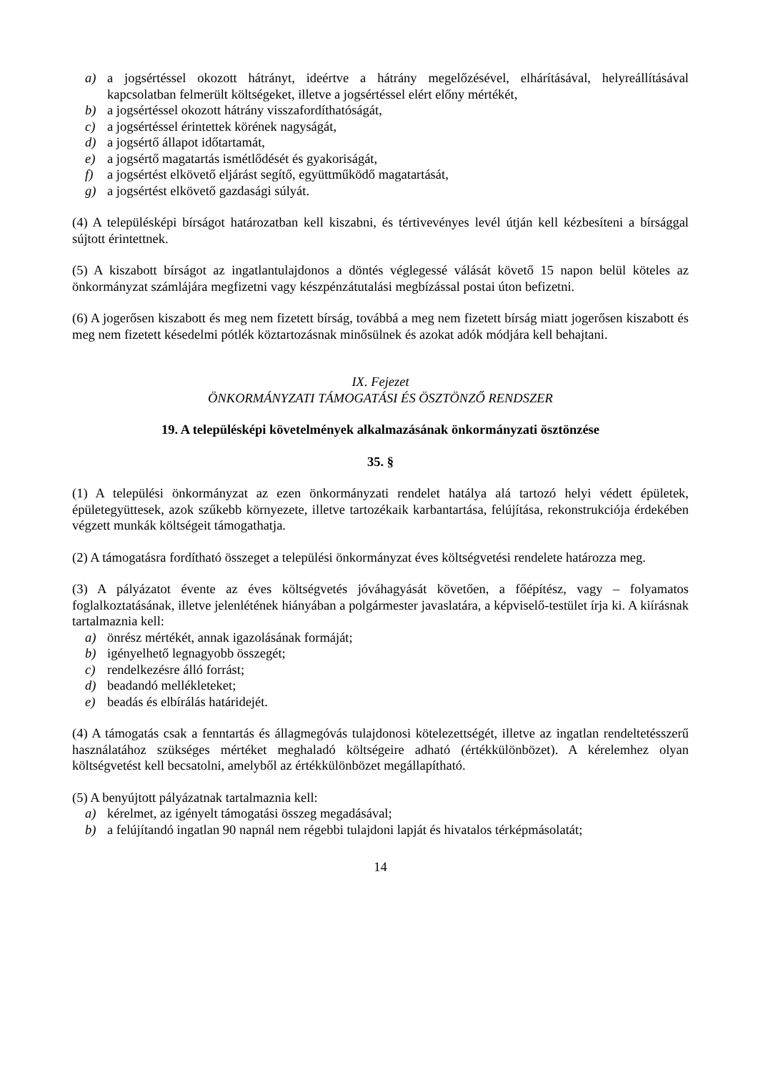a) a jogsértéssel okozott hátrányt, ideértve a hátrány megelőzésével, elhárításával, helyreállításával kapcsolatban felmerült költségeket, illetve a jogsértéssel elért előny mértékét,
b) a jogsértéssel okozott hátrány visszafordíthatóságát,
c) a jogsértéssel érintettek körének nagyságát,
d) a jogsértő állapot időtartamát,
e) a jogsértő magatartás ismétlődését és gyakoriságát,
f) a jogsértést elkövető eljárást segítő, együttműködő magatartását,
g) a jogsértést elkövető gazdasági súlyát.
(4) A településképi bírságot határozatban kell kiszabni, és tértivevényes levél útján kell kézbesíteni a bírsággal sújtott érintettnek.
(5) A kiszabott bírságot az ingatlantulajdonos a döntés véglegessé válását követő 15 napon belül köteles az önkormányzat számlájára megfizetni vagy készpénzátutalási megbízással postai úton befizetni.
(6) A jogerősen kiszabott és meg nem fizetett bírság, továbbá a meg nem fizetett bírság miatt jogerősen kiszabott és meg nem fizetett késedelmi pótlék köztartozásnak minősülnek és azokat adók módjára kell behajtani.
IX. Fejezet
ÖNKORMÁNYZATI TÁMOGATÁSI ÉS ÖSZTÖNZŐ RENDSZER
19. A településképi követelmények alkalmazásának önkormányzati ösztönzése
35. §
(1) A települési önkormányzat az ezen önkormányzati rendelet hatálya alá tartozó helyi védett épületek, épületegyüttesek, azok szűkebb környezete, illetve tartozékaik karbantartása, felújítása, rekonstrukciója érdekében végzett munkák költségeit támogathatja.
(2) A támogatásra fordítható összeget a települési önkormányzat éves költségvetési rendelete határozza meg.
(3) A pályázatot évente az éves költségvetés jóváhagyását követően, a főépítész, vagy – folyamatos foglalkoztatásának, illetve jelenlétének hiányában a polgármester javaslatára, a képviselő-testület írja ki. A kiírásnak tartalmaznia kell:
a) önrész mértékét, annak igazolásának formáját;
b) igényelhető legnagyobb összegét;
c) rendelkezésre álló forrást;
d) beadandó mellékleteket;
e) beadás és elbírálás határidejét.
(4) A támogatás csak a fenntartás és állagmegóvás tulajdonosi kötelezettségét, illetve az ingatlan rendeltetésszerű használatához szükséges mértéket meghaladó költségeire adható (értékkülönbözet). A kérelemhez olyan költségvetést kell becsatolni, amelyből az értékkülönbözet megállapítható.
(5) A benyújtott pályázatnak tartalmaznia kell:
a) kérelmet, az igényelt támogatási összeg megadásával;
b) a felújítandó ingatlan 90 napnál nem régebbi tulajdoni lapját és hivatalos térképmásolatát;
14